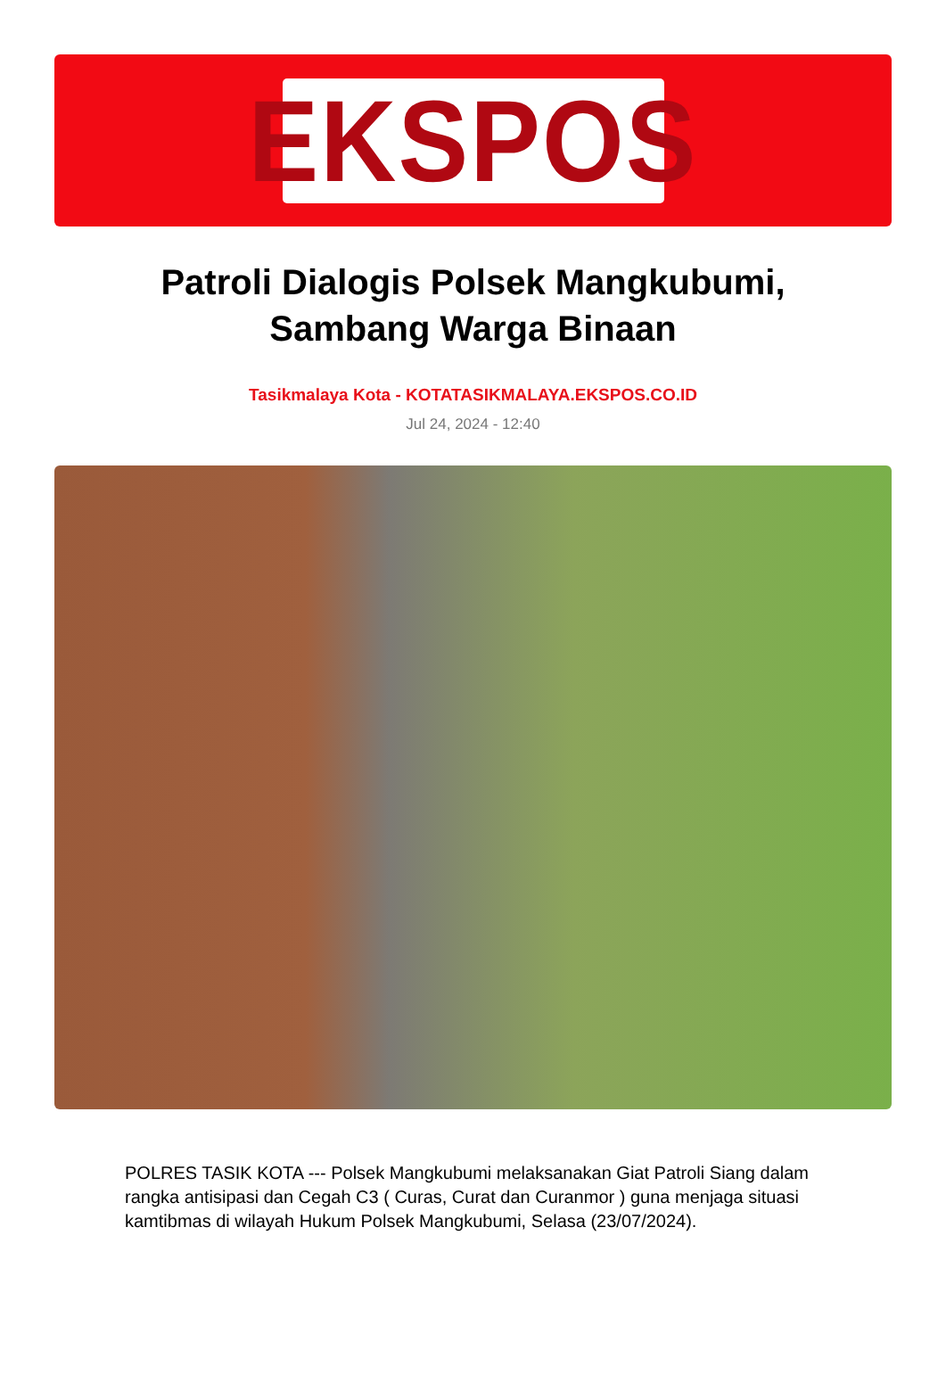EKSPOS
Patroli Dialogis Polsek Mangkubumi, Sambang Warga Binaan
Tasikmalaya Kota - KOTATASIKMALAYA.EKSPOS.CO.ID
Jul 24, 2024 - 12:40
POLRES TASIK KOTA --- Polsek Mangkubumi melaksanakan Giat Patroli Siang dalam rangka antisipasi dan Cegah C3 ( Curas, Curat dan Curanmor ) guna menjaga situasi kamtibmas di wilayah Hukum Polsek Mangkubumi, Selasa (23/07/2024).